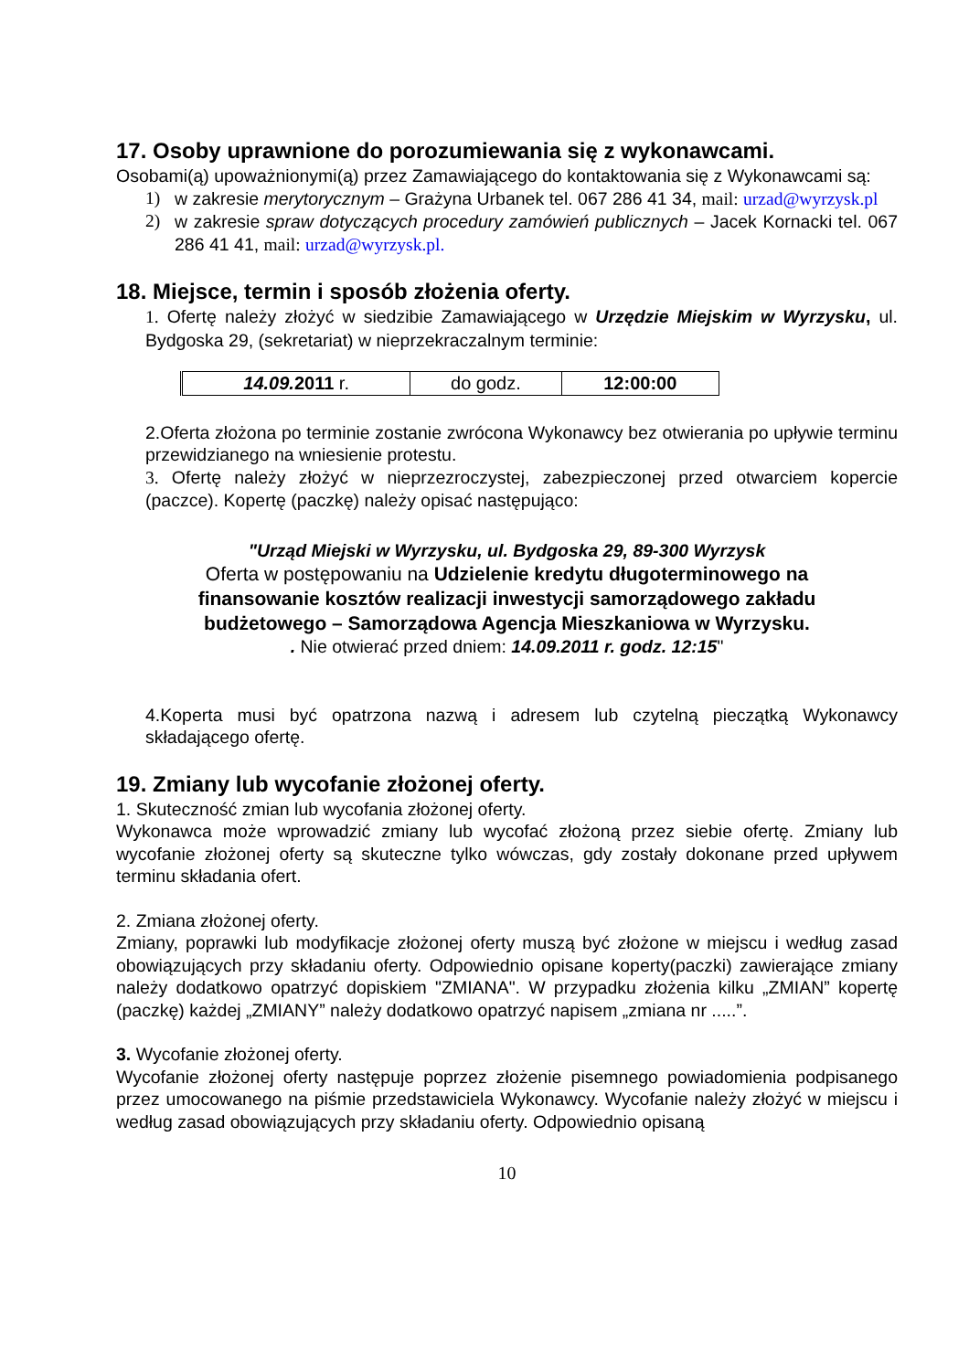17. Osoby uprawnione do porozumiewania się z wykonawcami.
Osobami(ą) upoważnionymi(ą) przez Zamawiającego do kontaktowania się z Wykonawcami są:
1) w zakresie merytorycznym – Grażyna Urbanek tel. 067 286 41 34, mail: urzad@wyrzysk.pl
2) w zakresie spraw dotyczących procedury zamówień publicznych – Jacek Kornacki tel. 067 286 41 41, mail: urzad@wyrzysk.pl.
18. Miejsce, termin i sposób złożenia oferty.
1. Ofertę należy złożyć w siedzibie Zamawiającego w Urzędzie Miejskim w Wyrzysku, ul. Bydgoska 29, (sekretariat) w nieprzekraczalnym terminie:
| 14.09. 2011 r. | do godz. | 12:00:00 |
2.Oferta złożona po terminie zostanie zwrócona Wykonawcy bez otwierania po upływie terminu przewidzianego na wniesienie protestu.
3. Ofertę należy złożyć w nieprzezroczystej, zabezpieczonej przed otwarciem kopercie (paczce). Kopertę (paczkę) należy opisać następująco:
"Urząd Miejski w Wyrzysku, ul. Bydgoska 29, 89-300 Wyrzysk
Oferta w postępowaniu na Udzielenie kredytu długoterminowego na finansowanie kosztów realizacji inwestycji samorządowego zakładu budżetowego – Samorządowa Agencja Mieszkaniowa w Wyrzysku.
. Nie otwierać przed dniem: 14.09.2011 r. godz. 12:15"
4.Koperta musi być opatrzona nazwą i adresem lub czytelną pieczątką Wykonawcy składającego ofertę.
19. Zmiany lub wycofanie złożonej oferty.
1. Skuteczność zmian lub wycofania złożonej oferty.
Wykonawca może wprowadzić zmiany lub wycofać złożoną przez siebie ofertę. Zmiany lub wycofanie złożonej oferty są skuteczne tylko wówczas, gdy zostały dokonane przed upływem terminu składania ofert.
2. Zmiana złożonej oferty.
Zmiany, poprawki lub modyfikacje złożonej oferty muszą być złożone w miejscu i według zasad obowiązujących przy składaniu oferty. Odpowiednio opisane koperty(paczki) zawierające zmiany należy dodatkowo opatrzyć dopiskiem "ZMIANA". W przypadku złożenia kilku „ZMIAN” kopertę (paczkę) każdej „ZMIANY” należy dodatkowo opatrzyć napisem „zmiana nr .....”.
3. Wycofanie złożonej oferty.
Wycofanie złożonej oferty następuje poprzez złożenie pisemnego powiadomienia podpisanego przez umocowanego na piśmie przedstawiciela Wykonawcy. Wycofanie należy złożyć w miejscu i według zasad obowiązujących przy składaniu oferty. Odpowiednio opisaną
10